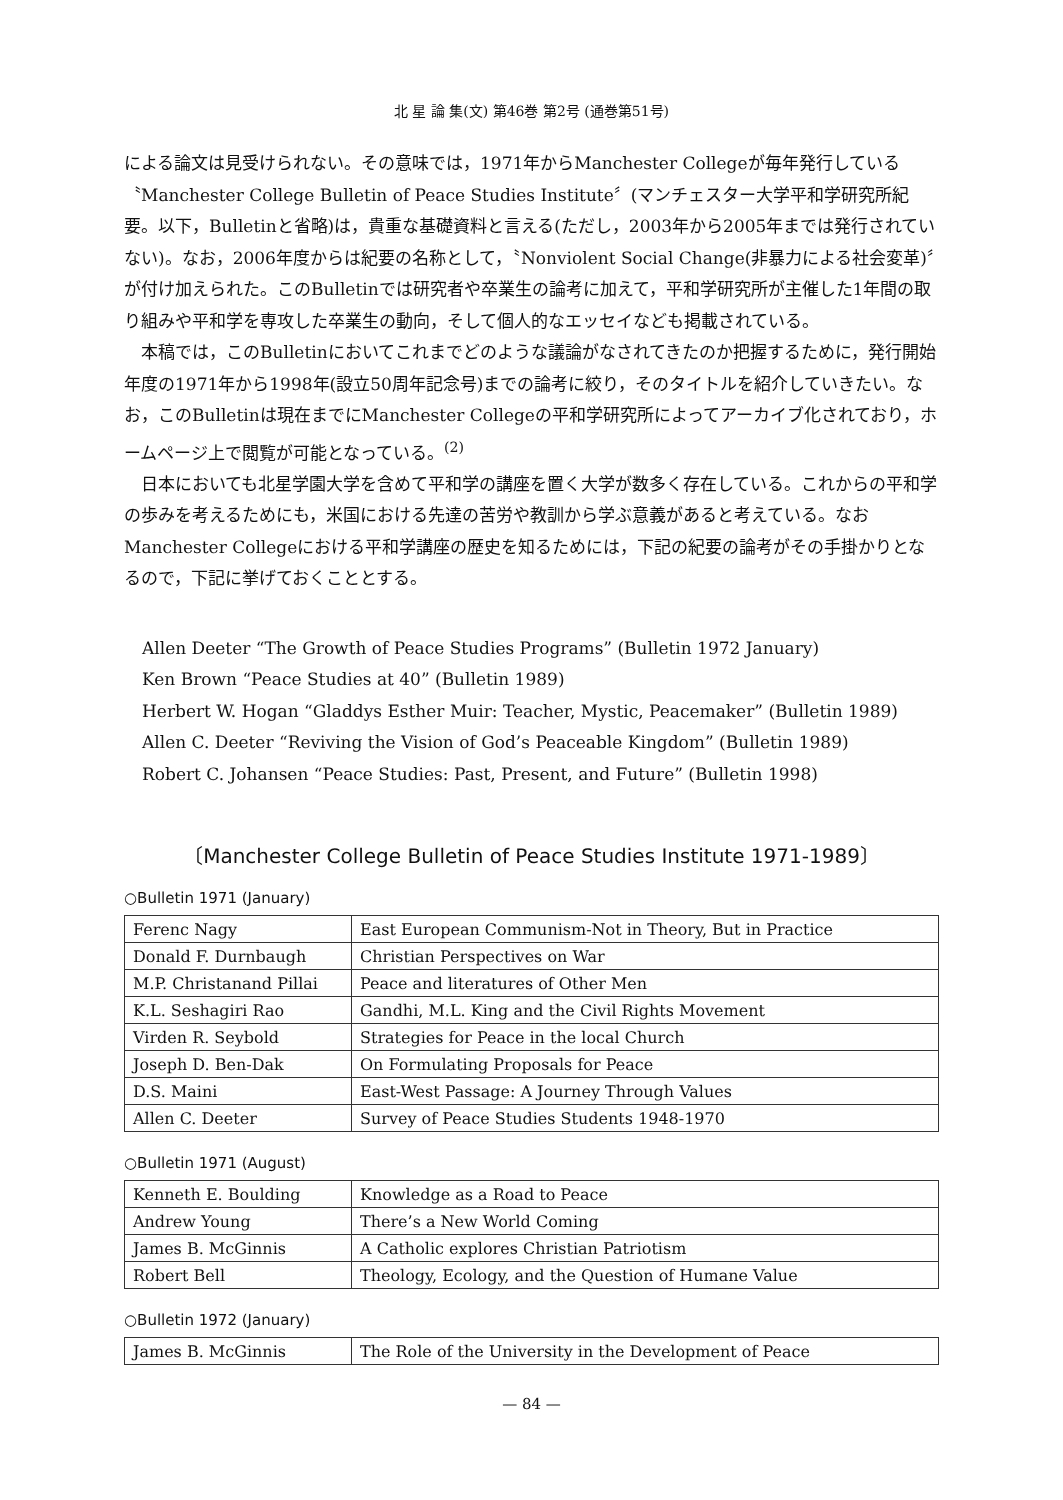北 星 論 集(文) 第46巻 第2号 (通巻第51号)
による論文は見受けられない。その意味では，1971年からManchester Collegeが毎年発行している〝Manchester College Bulletin of Peace Studies Institute〞(マンチェスター大学平和学研究所紀要。以下，Bulletinと省略)は，貴重な基礎資料と言える(ただし，2003年から2005年までは発行されていない)。なお，2006年度からは紀要の名称として，〝Nonviolent Social Change(非暴力による社会変革)〞が付け加えられた。このBulletinでは研究者や卒業生の論考に加えて，平和学研究所が主催した1年間の取り組みや平和学を専攻した卒業生の動向，そして個人的なエッセイなども掲載されている。
本稿では，このBulletinにおいてこれまでどのような議論がなされてきたのか把握するために，発行開始年度の1971年から1998年(設立50周年記念号)までの論考に絞り，そのタイトルを紹介していきたい。なお，このBulletinは現在までにManchester Collegeの平和学研究所によってアーカイブ化されており，ホームページ上で閲覧が可能となっている。<sup>(2)</sup>
日本においても北星学園大学を含めて平和学の講座を置く大学が数多く存在している。これからの平和学の歩みを考えるためにも，米国における先達の苦労や教訓から学ぶ意義があると考えている。なおManchester Collegeにおける平和学講座の歴史を知るためには，下記の紀要の論考がその手掛かりとなるので，下記に挙げておくこととする。
Allen Deeter “The Growth of Peace Studies Programs” (Bulletin 1972 January)
Ken Brown “Peace Studies at 40” (Bulletin 1989)
Herbert W. Hogan “Gladdys Esther Muir: Teacher, Mystic, Peacemaker” (Bulletin 1989)
Allen C. Deeter “Reviving the Vision of God’s Peaceable Kingdom” (Bulletin 1989)
Robert C. Johansen “Peace Studies: Past, Present, and Future” (Bulletin 1998)
〔Manchester College Bulletin of Peace Studies Institute 1971-1989〕
○Bulletin 1971 (January)
| Ferenc Nagy | East European Communism-Not in Theory, But in Practice |
| Donald F. Durnbaugh | Christian Perspectives on War |
| M.P. Christanand Pillai | Peace and literatures of Other Men |
| K.L. Seshagiri Rao | Gandhi, M.L. King and the Civil Rights Movement |
| Virden R. Seybold | Strategies for Peace in the local Church |
| Joseph D. Ben-Dak | On Formulating Proposals for Peace |
| D.S. Maini | East-West Passage: A Journey Through Values |
| Allen C. Deeter | Survey of Peace Studies Students 1948-1970 |
○Bulletin 1971 (August)
| Kenneth E. Boulding | Knowledge as a Road to Peace |
| Andrew Young | There’s a New World Coming |
| James B. McGinnis | A Catholic explores Christian Patriotism |
| Robert Bell | Theology, Ecology, and the Question of Humane Value |
○Bulletin 1972 (January)
| James B. McGinnis | The Role of the University in the Development of Peace |
— 84 —